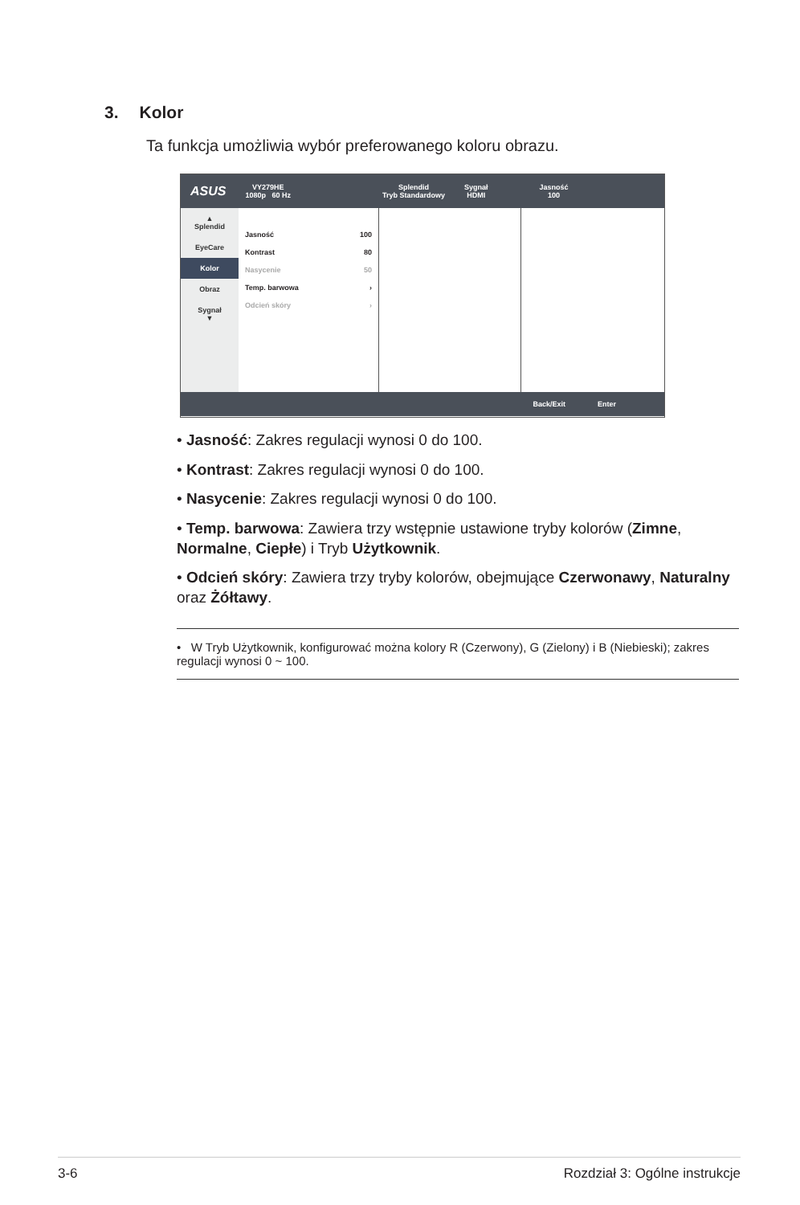3. Kolor
Ta funkcja umożliwia wybór preferowanego koloru obrazu.
ASUS
VY279HE
1080p 60 Hz
Splendid
Tryb Standardowy
Sygnał
HDMI
Jasność
100
▲
Splendid
EyeCare
Kolor
Obraz
Sygnał
▼
Jasność 100
Kontrast 80
Nasycenie 50
Temp. barwowa ›
Odcień skóry ›
Back/Exit Enter
• Jasność: Zakres regulacji wynosi 0 do 100.
• Kontrast: Zakres regulacji wynosi 0 do 100.
• Nasycenie: Zakres regulacji wynosi 0 do 100.
• Temp. barwowa: Zawiera trzy wstępnie ustawione tryby kolorów (Zimne, Normalne, Ciepłe) i Tryb Użytkownik.
• Odcień skóry: Zawiera trzy tryby kolorów, obejmujące Czerwonawy, Naturalny oraz Żółtawy.
• W Tryb Użytkownik, konfigurować można kolory R (Czerwony), G (Zielony) i B (Niebieski); zakres regulacji wynosi 0 ~ 100.
3-6 Rozdział 3: Ogólne instrukcje